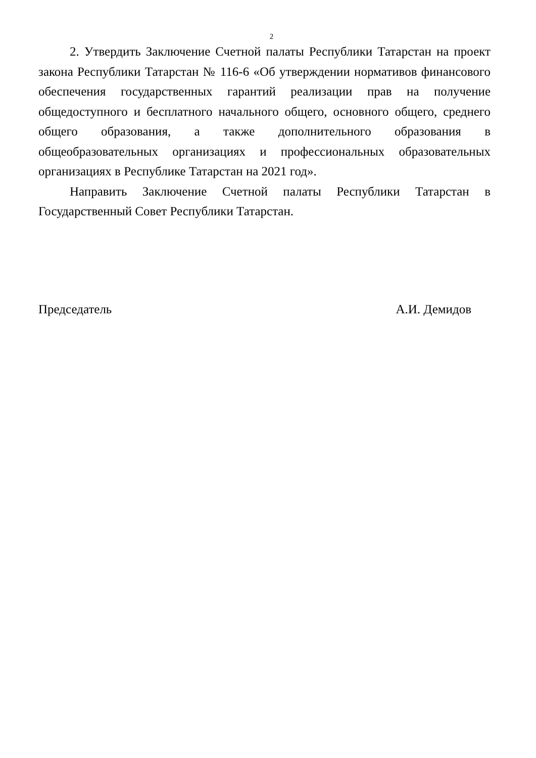2
2. Утвердить Заключение Счетной палаты Республики Татарстан на проект закона Республики Татарстан № 116-6 «Об утверждении нормативов финансового обеспечения государственных гарантий реализации прав на получение общедоступного и бесплатного начального общего, основного общего, среднего общего образования, а также дополнительного образования в общеобразовательных организациях и профессиональных образовательных организациях в Республике Татарстан на 2021 год».
Направить Заключение Счетной палаты Республики Татарстан в Государственный Совет Республики Татарстан.
Председатель А.И. Демидов